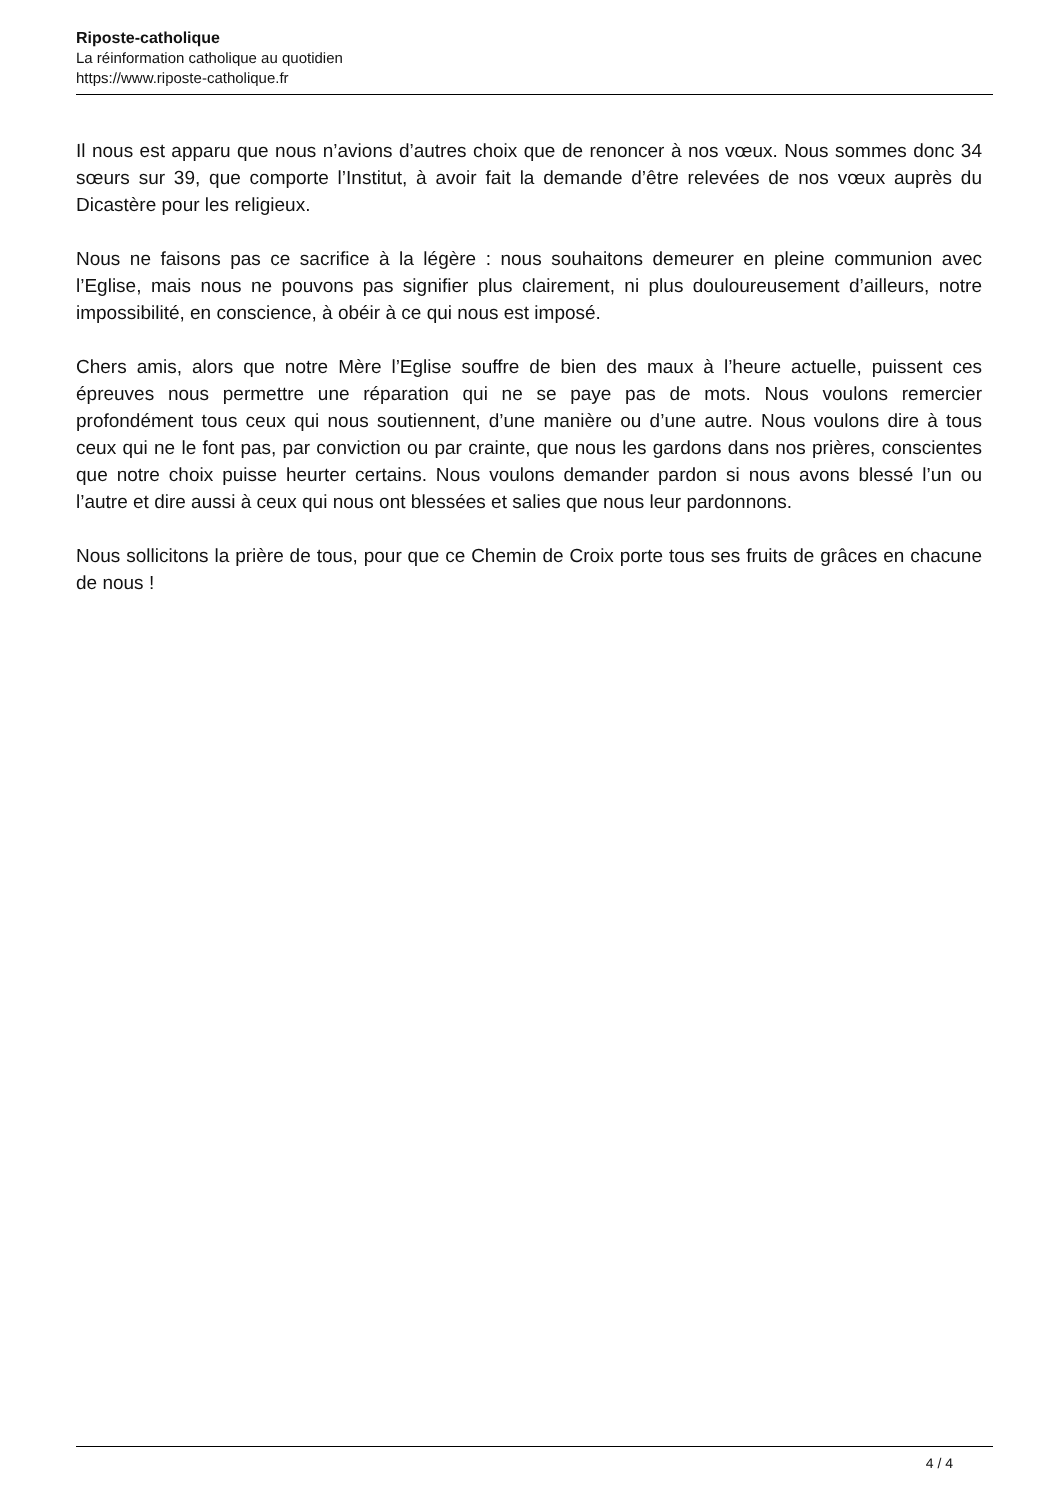Riposte-catholique
La réinformation catholique au quotidien
https://www.riposte-catholique.fr
Il nous est apparu que nous n’avions d’autres choix que de renoncer à nos vœux. Nous sommes donc 34 sœurs sur 39, que comporte l’Institut, à avoir fait la demande d’être relevées de nos vœux auprès du Dicastère pour les religieux.
Nous ne faisons pas ce sacrifice à la légère : nous souhaitons demeurer en pleine communion avec l’Eglise, mais nous ne pouvons pas signifier plus clairement, ni plus douloureusement d’ailleurs, notre impossibilité, en conscience, à obéir à ce qui nous est imposé.
Chers amis, alors que notre Mère l’Eglise souffre de bien des maux à l’heure actuelle, puissent ces épreuves nous permettre une réparation qui ne se paye pas de mots. Nous voulons remercier profondément tous ceux qui nous soutiennent, d’une manière ou d’une autre. Nous voulons dire à tous ceux qui ne le font pas, par conviction ou par crainte, que nous les gardons dans nos prières, conscientes que notre choix puisse heurter certains. Nous voulons demander pardon si nous avons blessé l’un ou l’autre et dire aussi à ceux qui nous ont blessées et salies que nous leur pardonnons.
Nous sollicitons la prière de tous, pour que ce Chemin de Croix porte tous ses fruits de grâces en chacune de nous !
4 / 4